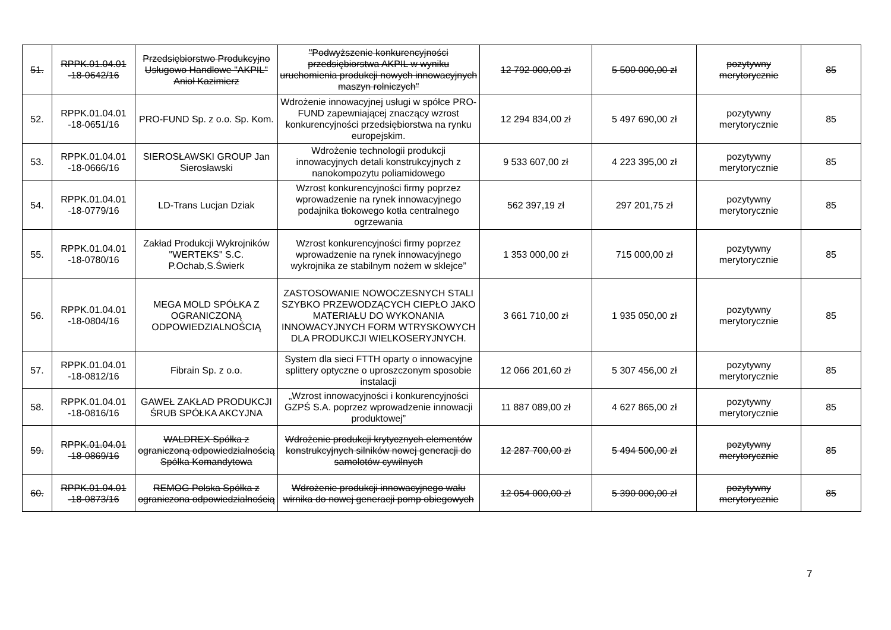| 51. | RPPK.01.04.01 -18-0642/16 | Przedsiębiorstwo Produkcyjno Usługowo Handlowe "AKPIL" Anioł Kazimierz | "Podwyższenie konkurencyjności przedsiębiorstwa AKPIL w wyniku uruchomienia produkcji nowych innowacyjnych maszyn rolniczych" | 12 792 000,00 zł | 5 500 000,00 zł | pozytywny merytorycznie | 85 |
| 52. | RPPK.01.04.01 -18-0651/16 | PRO-FUND Sp. z o.o. Sp. Kom. | Wdrożenie innowacyjnej usługi w spółce PRO-FUND zapewniającej znaczący wzrost konkurencyjności przedsiębiorstwa na rynku europejskim. | 12 294 834,00 zł | 5 497 690,00 zł | pozytywny merytorycznie | 85 |
| 53. | RPPK.01.04.01 -18-0666/16 | SIEROSŁAWSKI GROUP Jan Sierosławski | Wdrożenie technologii produkcji innowacyjnych detali konstrukcyjnych z nanokompozytu poliamidowego | 9 533 607,00 zł | 4 223 395,00 zł | pozytywny merytorycznie | 85 |
| 54. | RPPK.01.04.01 -18-0779/16 | LD-Trans Lucjan Dziak | Wzrost konkurencyjności firmy poprzez wprowadzenie na rynek innowacyjnego podajnika tłokowego kotła centralnego ogrzewania | 562 397,19 zł | 297 201,75 zł | pozytywny merytorycznie | 85 |
| 55. | RPPK.01.04.01 -18-0780/16 | Zakład Produkcji Wykrojników "WERTEKS" S.C. P.Ochab,S.Świerk | Wzrost konkurencyjności firmy poprzez wprowadzenie na rynek innowacyjnego wykrojnika ze stabilnym nożem w sklejce” | 1 353 000,00 zł | 715 000,00 zł | pozytywny merytorycznie | 85 |
| 56. | RPPK.01.04.01 -18-0804/16 | MEGA MOLD SPÓŁKA Z OGRANICZONĄ ODPOWIEDZIALNOŚCIĄ | ZASTOSOWANIE NOWOCZESNYCH STALI SZYBKO PRZEWODZĄCYCH CIEPŁO JAKO MATERIAŁU DO WYKONANIA INNOWACYJNYCH FORM WTRYSKOWYCH DLA PRODUKCJI WIELKOSERYJNYCH. | 3 661 710,00 zł | 1 935 050,00 zł | pozytywny merytorycznie | 85 |
| 57. | RPPK.01.04.01 -18-0812/16 | Fibrain Sp. z o.o. | System dla sieci FTTH oparty o innowacyjne splittery optyczne o uproszczonym sposobie instalacji | 12 066 201,60 zł | 5 307 456,00 zł | pozytywny merytorycznie | 85 |
| 58. | RPPK.01.04.01 -18-0816/16 | GAWEŁ ZAKŁAD PRODUKCJI ŚRUB SPÓŁKA AKCYJNA | „Wzrost innowacyjności i konkurencyjności GZPŚ S.A. poprzez wprowadzenie innowacji produktowej” | 11 887 089,00 zł | 4 627 865,00 zł | pozytywny merytorycznie | 85 |
| 59. | RPPK.01.04.01 -18-0869/16 | WALDREX Spółka z ograniczoną odpowiedzialnością Spółka Komandytowa | Wdrożenie produkcji krytycznych elementów konstrukcyjnych silników nowej generacji do samolotów cywilnych | 12 287 700,00 zł | 5 494 500,00 zł | pozytywny merytorycznie | 85 |
| 60. | RPPK.01.04.01 -18-0873/16 | REMOG Polska Spółka z ograniczona odpowiedzialnością | Wdrożenie produkcji innowacyjnego wału wirnika do nowej generacji pomp obiegowych | 12 054 000,00 zł | 5 390 000,00 zł | pozytywny merytorycznie | 85 |
7